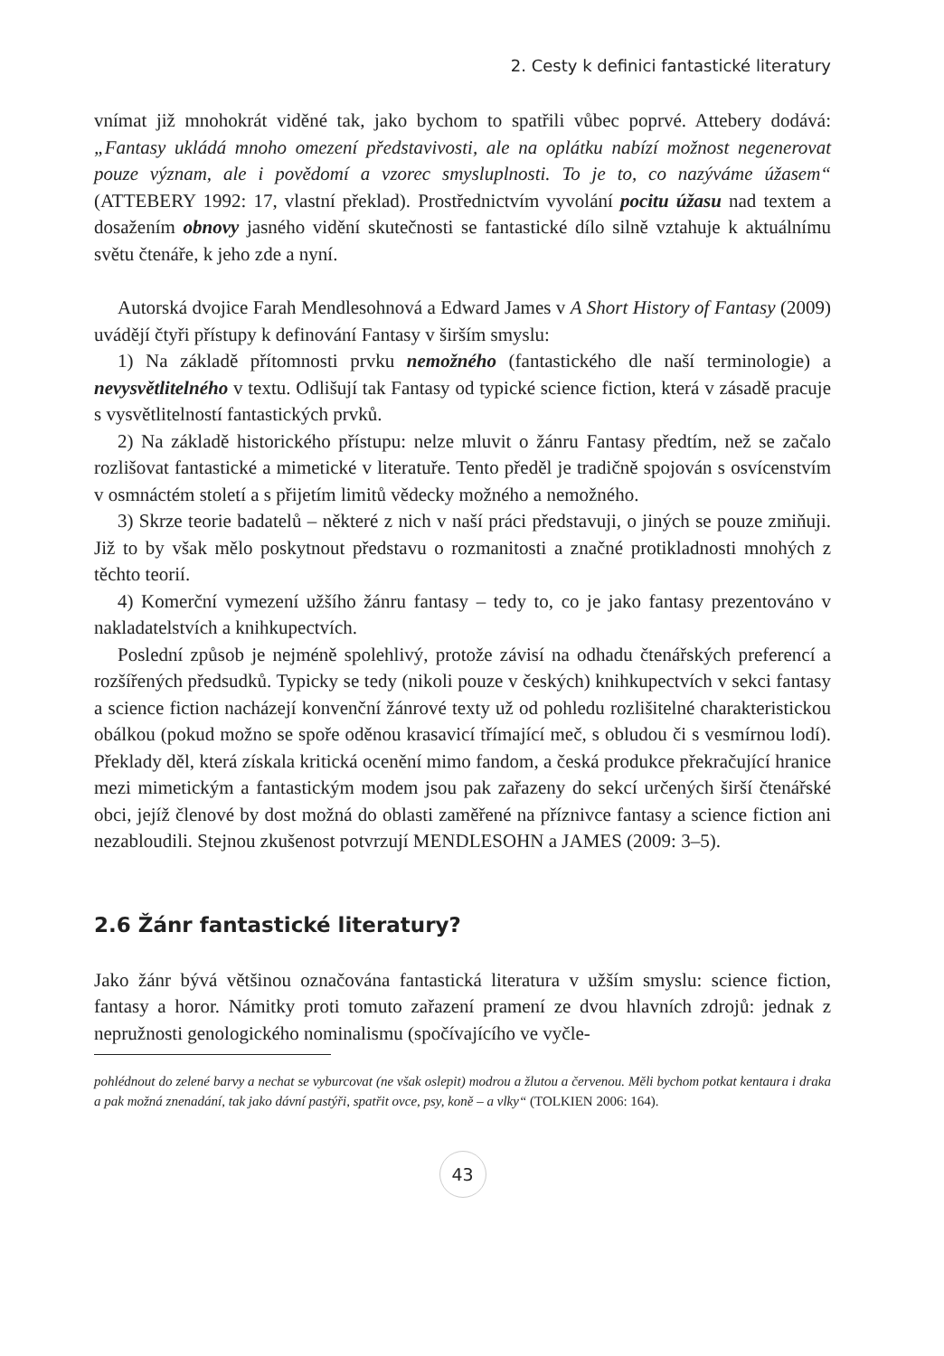2. Cesty k definici fantastické literatury
vnímat již mnohokrát viděné tak, jako bychom to spatřili vůbec poprvé. Attebery dodává: „Fantasy ukládá mnoho omezení představivosti, ale na oplátku nabízí možnost negenerovat pouze význam, ale i povědomí a vzorec smysluplnosti. To je to, co nazýváme úžasem“ (ATTEBERY 1992: 17, vlastní překlad). Prostřednictvím vyvolání pocitu úžasu nad textem a dosažením obnovy jasného vidění skutečnosti se fantastické dílo silně vztahuje k aktuálnímu světu čtenáře, k jeho zde a nyní.
Autorská dvojice Farah Mendlesohnová a Edward James v A Short History of Fantasy (2009) uvádějí čtyři přístupy k definování Fantasy v širším smyslu:
1) Na základě přítomnosti prvku nemožného (fantastického dle naší terminologie) a nevysvětlitelného v textu. Odlišují tak Fantasy od typické science fiction, která v zásadě pracuje s vysvětlitelností fantastických prvků.
2) Na základě historického přístupu: nelze mluvit o žánru Fantasy předtím, než se začalo rozlišovat fantastické a mimetické v literatuře. Tento předěl je tradičně spojován s osvícenstvím v osmnáctém století a s přijetím limitů vědecky možného a nemožného.
3) Skrze teorie badatelů – některé z nich v naší práci představuji, o jiných se pouze zmiňuji. Již to by však mělo poskytnout představu o rozmanitosti a značné protikladnosti mnohých z těchto teorií.
4) Komerční vymezení užšího žánru fantasy – tedy to, co je jako fantasy prezentováno v nakladatelstvích a knihkupectvích.
Poslední způsob je nejméně spolehlivý, protože závisí na odhadu čtenářských preferencí a rozšířených předsudků. Typicky se tedy (nikoli pouze v českých) knihkupectvích v sekci fantasy a science fiction nacházejí konvenční žánrové texty už od pohledu rozlišitelné charakteristickou obálkou (pokud možno se spoře oděnou krasavicí třímající meč, s obludou či s vesmírnou lodí). Překlady děl, která získala kritická ocenění mimo fandom, a česká produkce překračující hranice mezi mimetickým a fantastickým modem jsou pak zařazeny do sekcí určených širší čtenářské obci, jejíž členové by dost možná do oblasti zaměřené na příznivce fantasy a science fiction ani nezabloudili. Stejnou zkušenost potvrzují MENDLESOHN a JAMES (2009: 3–5).
2.6 Žánr fantastické literatury?
Jako žánr bývá většinou označována fantastická literatura v užším smyslu: science fiction, fantasy a horor. Námitky proti tomuto zařazení pramení ze dvou hlavních zdrojů: jednak z nepružnosti genologického nominalismu (spočívajícího ve vyčle-
pohlédnout do zelené barvy a nechat se vyburcovat (ne však oslepit) modrou a žlutou a červenou. Měli bychom potkat kentaura i draka a pak možná znenadání, tak jako dávní pastýři, spatřit ovce, psy, koně – a vlky“ (TOLKIEN 2006: 164).
43